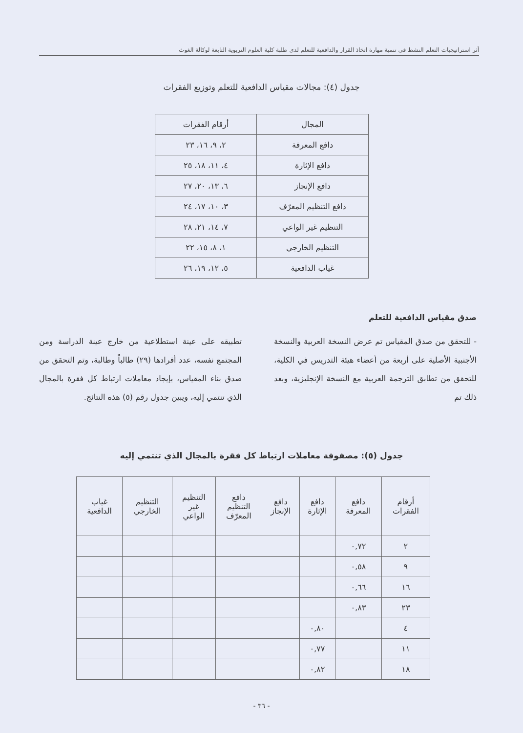أثر استراتيجيات التعلم النشط في تنمية مهارة اتخاذ القرار والدافعية للتعلم لدى طلبة كلية العلوم التربوية التابعة لوكالة الغوث
جدول (٤): مجالات مقياس الدافعية للتعلم وتوزيع الفقرات
| المجال | أرقام الفقرات |
| --- | --- |
| دافع المعرفة | ٢، ٩، ١٦، ٢٣ |
| دافع الإثارة | ٤، ١١، ١٨، ٢٥ |
| دافع الإنجاز | ٦، ١٣، ٢٠، ٢٧ |
| دافع التنظيم المعرّف | ٣، ١٠، ١٧، ٢٤ |
| التنظيم غير الواعي | ٧، ١٤، ٢١، ٢٨ |
| التنظيم الخارجي | ١، ٨، ١٥، ٢٢ |
| غياب الدافعية | ٥، ١٢، ١٩، ٢٦ |
صدق مقياس الدافعية للتعلم
- للتحقق من صدق المقياس تم عرض النسخة العربية والنسخة الأجنبية الأصلية على أربعة من أعضاء هيئة التدريس في الكلية، للتحقق من تطابق الترجمة العربية مع النسخة الإنجليزية، وبعد ذلك تم
تطبيقه على عينة استطلاعية من خارج عينة الدراسة ومن المجتمع نفسه، عدد أفرادها (٢٩) طالباً وطالبة، وتم التحقق من صدق بناء المقياس، بإيجاد معاملات ارتباط كل فقرة بالمجال الذي تنتمي إليه، ويبين جدول رقم (٥) هذه النتائج.
جدول (٥): مصفوفة معاملات ارتباط كل فقرة بالمجال الذي تنتمي إليه
| أرقام الفقرات | دافع المعرفة | دافع الإثارة | دافع الإنجاز | دافع التنظيم المعرّف | التنظيم غير الواعي | التنظيم الخارجي | غياب الدافعية |
| --- | --- | --- | --- | --- | --- | --- | --- |
| ٢ | ٠,٧٢ | | | | | | |
| ٩ | ٠,٥٨ | | | | | | |
| ١٦ | ٠,٦٦ | | | | | | |
| ٢٣ | ٠,٨٣ | | | | | | |
| ٤ | | ٠,٨٠ | | | | | |
| ١١ | | ٠,٧٧ | | | | | |
| ١٨ | | ٠,٨٢ | | | | | |
- ٣٦ -